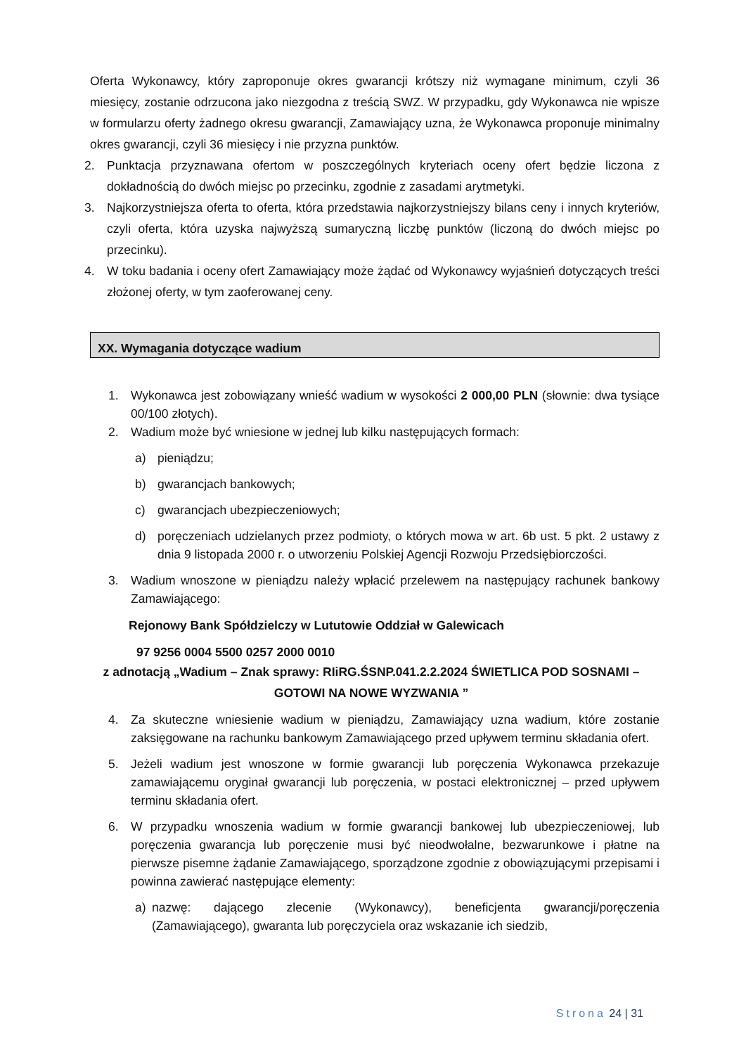Oferta Wykonawcy, który zaproponuje okres gwarancji krótszy niż wymagane minimum, czyli 36 miesięcy, zostanie odrzucona jako niezgodna z treścią SWZ. W przypadku, gdy Wykonawca nie wpisze w formularzu oferty żadnego okresu gwarancji, Zamawiający uzna, że Wykonawca proponuje minimalny okres gwarancji, czyli 36 miesięcy i nie przyzna punktów.
2. Punktacja przyznawana ofertom w poszczególnych kryteriach oceny ofert będzie liczona z dokładnością do dwóch miejsc po przecinku, zgodnie z zasadami arytmetyki.
3. Najkorzystniejsza oferta to oferta, która przedstawia najkorzystniejszy bilans ceny i innych kryteriów, czyli oferta, która uzyska najwyższą sumaryczną liczbę punktów (liczoną do dwóch miejsc po przecinku).
4. W toku badania i oceny ofert Zamawiający może żądać od Wykonawcy wyjaśnień dotyczących treści złożonej oferty, w tym zaoferowanej ceny.
XX. Wymagania dotyczące wadium
1. Wykonawca jest zobowiązany wnieść wadium w wysokości 2 000,00 PLN (słownie: dwa tysiące 00/100 złotych).
2. Wadium może być wniesione w jednej lub kilku następujących formach:
a) pieniądzu;
b) gwarancjach bankowych;
c) gwarancjach ubezpieczeniowych;
d) poręczeniach udzielanych przez podmioty, o których mowa w art. 6b ust. 5 pkt. 2 ustawy z dnia 9 listopada 2000 r. o utworzeniu Polskiej Agencji Rozwoju Przedsiębiorczości.
3. Wadium wnoszone w pieniądzu należy wpłacić przelewem na następujący rachunek bankowy Zamawiającego:
Rejonowy Bank Spółdzielczy w Lututowie Oddział w Galewicach
97 9256 0004 5500 0257 2000 0010
z adnotacją „Wadium – Znak sprawy: RIiRG.ŚSNP.041.2.2.2024 ŚWIETLICA POD SOSNAMI – GOTOWI NA NOWE WYZWANIA ”
4. Za skuteczne wniesienie wadium w pieniądzu, Zamawiający uzna wadium, które zostanie zaksięgowane na rachunku bankowym Zamawiającego przed upływem terminu składania ofert.
5. Jeżeli wadium jest wnoszone w formie gwarancji lub poręczenia Wykonawca przekazuje zamawiającemu oryginał gwarancji lub poręczenia, w postaci elektronicznej – przed upływem terminu składania ofert.
6. W przypadku wnoszenia wadium w formie gwarancji bankowej lub ubezpieczeniowej, lub poręczenia gwarancja lub poręczenie musi być nieodwołalne, bezwarunkowe i płatne na pierwsze pisemne żądanie Zamawiającego, sporządzone zgodnie z obowiązującymi przepisami i powinna zawierać następujące elementy:
a) nazwę: dającego zlecenie (Wykonawcy), beneficjenta gwarancji/poręczenia (Zamawiającego), gwaranta lub poręczyciela oraz wskazanie ich siedzib,
Strona 24 | 31